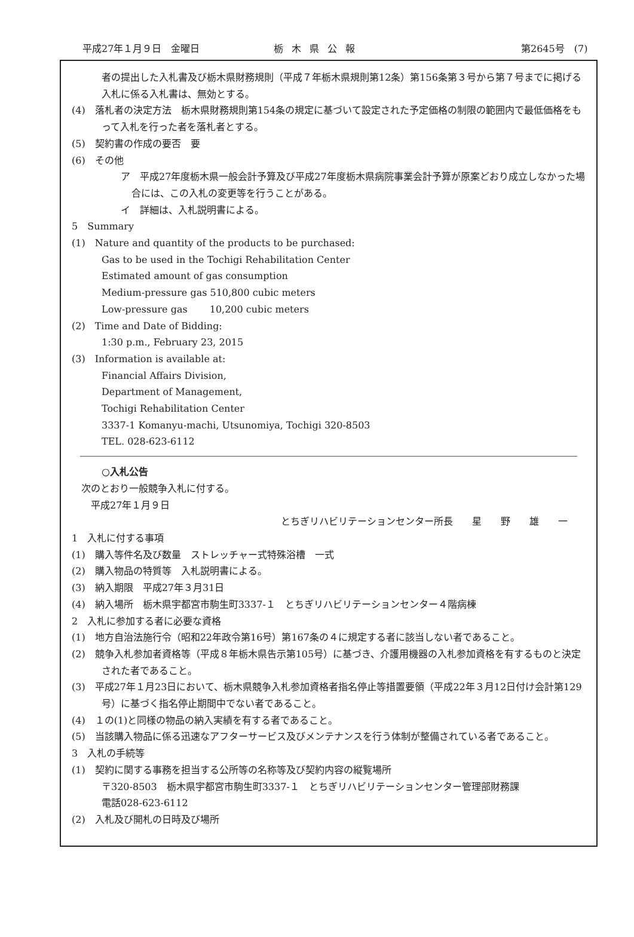平成27年１月９日　金曜日 栃木県公報 第2645号　(7)
者の提出した入札書及び栃木県財務規則（平成７年栃木県規則第12条）第156条第３号から第７号までに掲げる入札に係る入札書は、無効とする。
(4)　落札者の決定方法　栃木県財務規則第154条の規定に基づいて設定された予定価格の制限の範囲内で最低価格をもって入札を行った者を落札者とする。
(5)　契約書の作成の要否　要
(6)　その他
ア　平成27年度栃木県一般会計予算及び平成27年度栃木県病院事業会計予算が原案どおり成立しなかった場合には、この入札の変更等を行うことがある。
イ　詳細は、入札説明書による。
5　Summary
(1)　Nature and quantity of the products to be purchased:
Gas to be used in the Tochigi Rehabilitation Center
Estimated amount of gas consumption
Medium-pressure gas 510,800 cubic meters
Low-pressure gas　　 10,200 cubic meters
(2)　Time and Date of Bidding:
1:30 p.m., February 23, 2015
(3)　Information is available at:
Financial Affairs Division,
Department of Management,
Tochigi Rehabilitation Center
3337-1 Komanyu-machi, Utsunomiya, Tochigi 320-8503
TEL. 028-623-6112
○入札公告
次のとおり一般競争入札に付する。
平成27年１月９日
とちぎリハビリテーションセンター所長　　星　　野　　雄　　一
1　入札に付する事項
(1)　購入等件名及び数量　ストレッチャー式特殊浴槽　一式
(2)　購入物品の特質等　入札説明書による。
(3)　納入期限　平成27年３月31日
(4)　納入場所　栃木県宇都宮市駒生町3337-１　とちぎリハビリテーションセンター４階病棟
2　入札に参加する者に必要な資格
(1)　地方自治法施行令（昭和22年政令第16号）第167条の４に規定する者に該当しない者であること。
(2)　競争入札参加者資格等（平成８年栃木県告示第105号）に基づき、介護用機器の入札参加資格を有するものと決定された者であること。
(3)　平成27年１月23日において、栃木県競争入札参加資格者指名停止等措置要領（平成22年３月12日付け会計第129号）に基づく指名停止期間中でない者であること。
(4)　１の(1)と同様の物品の納入実績を有する者であること。
(5)　当該購入物品に係る迅速なアフターサービス及びメンテナンスを行う体制が整備されている者であること。
3　入札の手続等
(1)　契約に関する事務を担当する公所等の名称等及び契約内容の縦覧場所
〒320-8503　栃木県宇都宮市駒生町3337-１　とちぎリハビリテーションセンター管理部財務課
電話028-623-6112
(2)　入札及び開札の日時及び場所